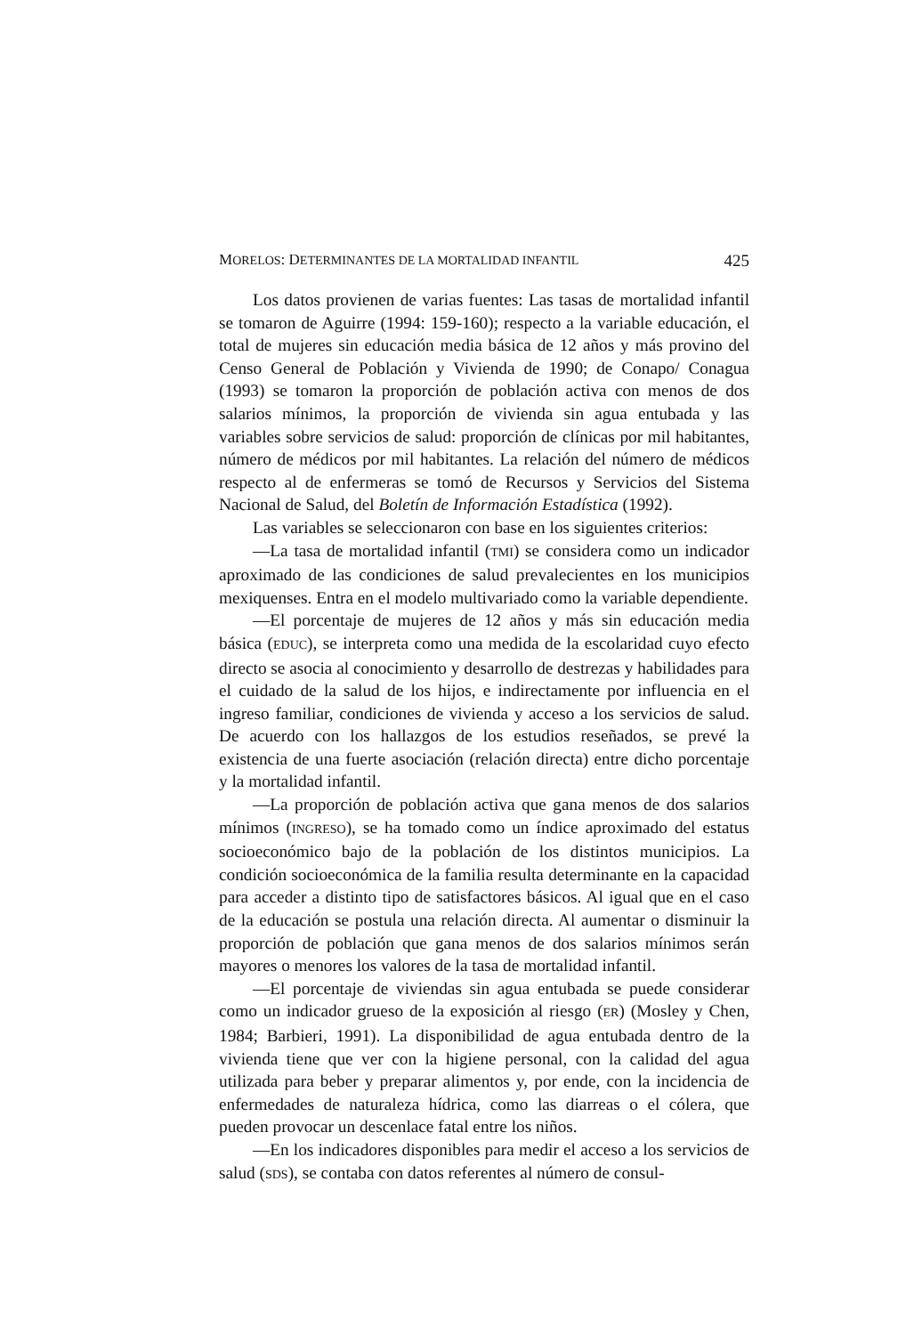MORELOS: DETERMINANTES DE LA MORTALIDAD INFANTIL 425
Los datos provienen de varias fuentes: Las tasas de mortalidad infantil se tomaron de Aguirre (1994: 159-160); respecto a la variable educación, el total de mujeres sin educación media básica de 12 años y más provino del Censo General de Población y Vivienda de 1990; de Conapo/ Conagua (1993) se tomaron la proporción de población activa con menos de dos salarios mínimos, la proporción de vivienda sin agua entubada y las variables sobre servicios de salud: proporción de clínicas por mil habitantes, número de médicos por mil habitantes. La relación del número de médicos respecto al de enfermeras se tomó de Recursos y Servicios del Sistema Nacional de Salud, del Boletín de Información Estadística (1992).
Las variables se seleccionaron con base en los siguientes criterios:
—La tasa de mortalidad infantil (TMI) se considera como un indicador aproximado de las condiciones de salud prevalecientes en los municipios mexiquenses. Entra en el modelo multivariado como la variable dependiente.
—El porcentaje de mujeres de 12 años y más sin educación media básica (EDUC), se interpreta como una medida de la escolaridad cuyo efecto directo se asocia al conocimiento y desarrollo de destrezas y habilidades para el cuidado de la salud de los hijos, e indirectamente por influencia en el ingreso familiar, condiciones de vivienda y acceso a los servicios de salud. De acuerdo con los hallazgos de los estudios reseñados, se prevé la existencia de una fuerte asociación (relación directa) entre dicho porcentaje y la mortalidad infantil.
—La proporción de población activa que gana menos de dos salarios mínimos (INGRESO), se ha tomado como un índice aproximado del estatus socioeconómico bajo de la población de los distintos municipios. La condición socioeconómica de la familia resulta determinante en la capacidad para acceder a distinto tipo de satisfactores básicos. Al igual que en el caso de la educación se postula una relación directa. Al aumentar o disminuir la proporción de población que gana menos de dos salarios mínimos serán mayores o menores los valores de la tasa de mortalidad infantil.
—El porcentaje de viviendas sin agua entubada se puede considerar como un indicador grueso de la exposición al riesgo (ER) (Mosley y Chen, 1984; Barbieri, 1991). La disponibilidad de agua entubada dentro de la vivienda tiene que ver con la higiene personal, con la calidad del agua utilizada para beber y preparar alimentos y, por ende, con la incidencia de enfermedades de naturaleza hídrica, como las diarreas o el cólera, que pueden provocar un descenlace fatal entre los niños.
—En los indicadores disponibles para medir el acceso a los servicios de salud (SDS), se contaba con datos referentes al número de consul-